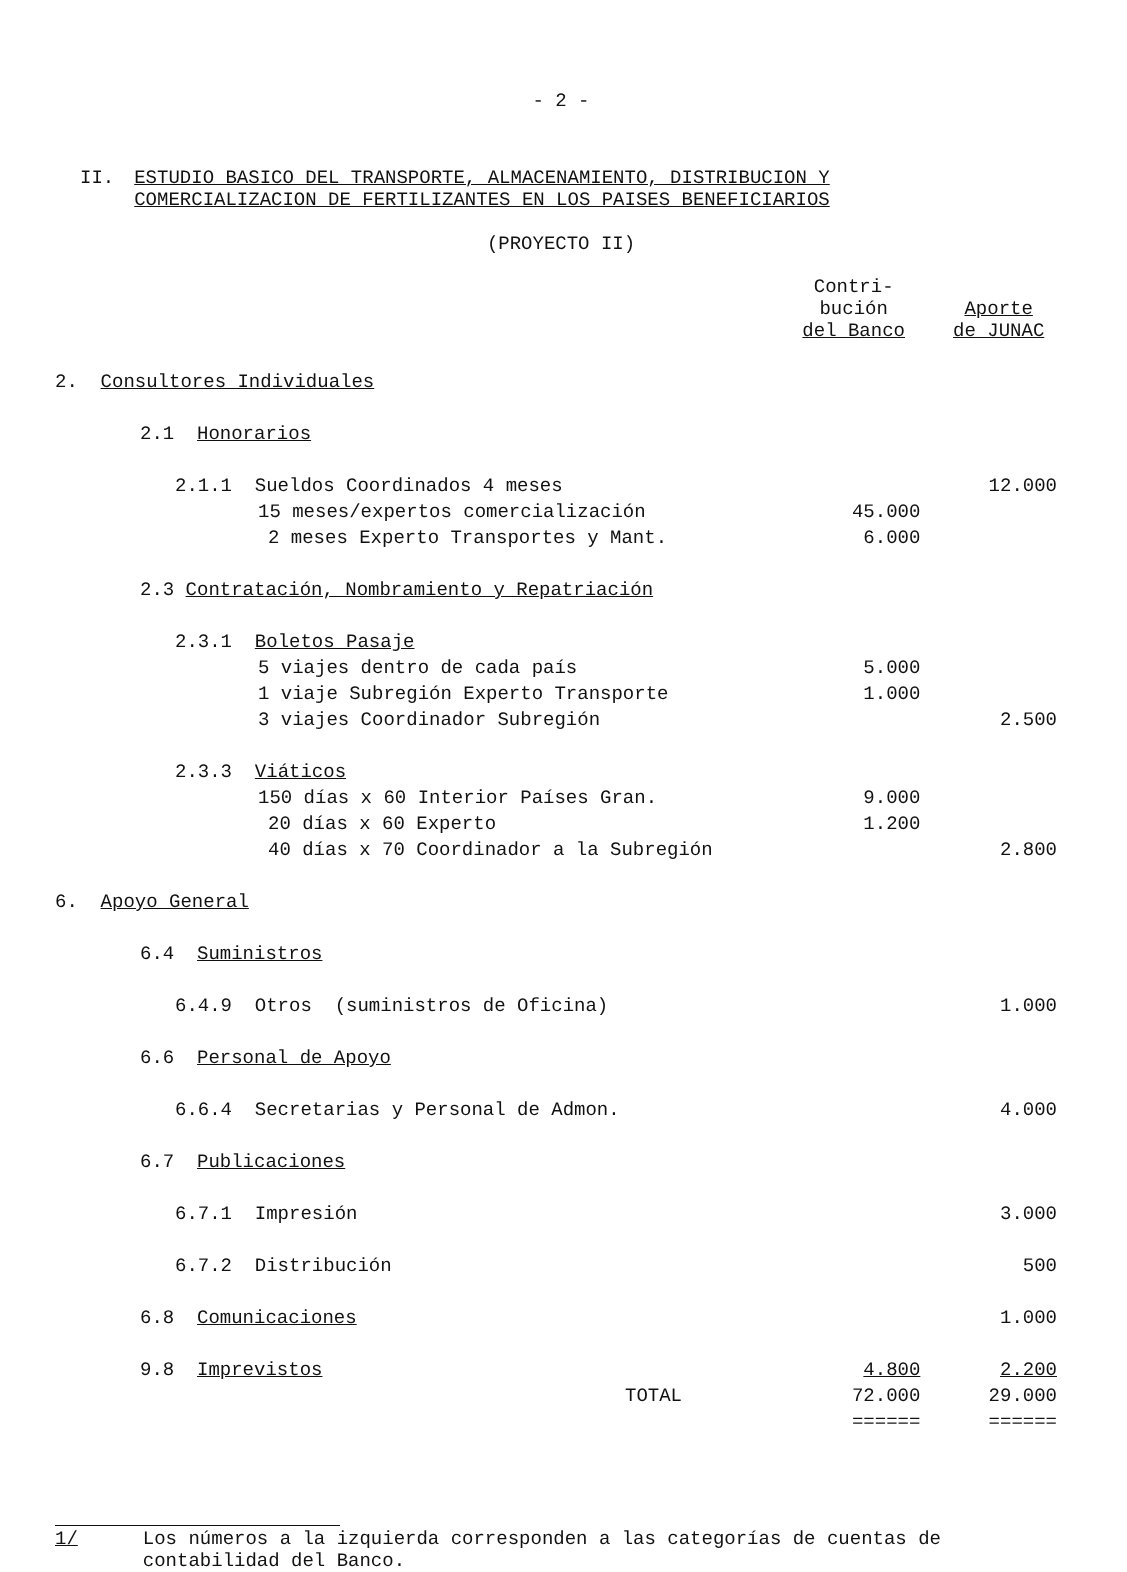- 2 -
II. ESTUDIO BASICO DEL TRANSPORTE, ALMACENAMIENTO, DISTRIBUCION Y
COMERCIALIZACION DE FERTILIZANTES EN LOS PAISES BENEFICIARIOS
(PROYECTO II)
| | Contri- bución del Banco | Aporte de JUNAC |
| --- | --- | --- |
| 2. Consultores Individuales | | |
| 2.1 Honorarios | | |
| 2.1.1 Sueldos Coordinados 4 meses | | 12.000 |
| 15 meses/expertos comercialización | 45.000 | |
| 2 meses Experto Transportes y Mant. | 6.000 | |
| 2.3 Contratación, Nombramiento y Repatriación | | |
| 2.3.1 Boletos Pasaje | | |
| 5 viajes dentro de cada país | 5.000 | |
| 1 viaje Subregión Experto Transporte | 1.000 | |
| 3 viajes Coordinador Subregión | | 2.500 |
| 2.3.3 Viáticos | | |
| 150 días x 60 Interior Países Gran. | 9.000 | |
| 20 días x 60 Experto | 1.200 | |
| 40 días x 70 Coordinador a la Subregión | | 2.800 |
| 6. Apoyo General | | |
| 6.4 Suministros | | |
| 6.4.9 Otros (suministros de Oficina) | | 1.000 |
| 6.6 Personal de Apoyo | | |
| 6.6.4 Secretarias y Personal de Admon. | | 4.000 |
| 6.7 Publicaciones | | |
| 6.7.1 Impresión | | 3.000 |
| 6.7.2 Distribución | | 500 |
| 6.8 Comunicaciones | | 1.000 |
| 9.8 Imprevistos | 4.800 | 2.200 |
| TOTAL | 72.000 | 29.000 |
| | ====== | ====== |
1/ Los números a la izquierda corresponden a las categorías de cuentas de
contabilidad del Banco.